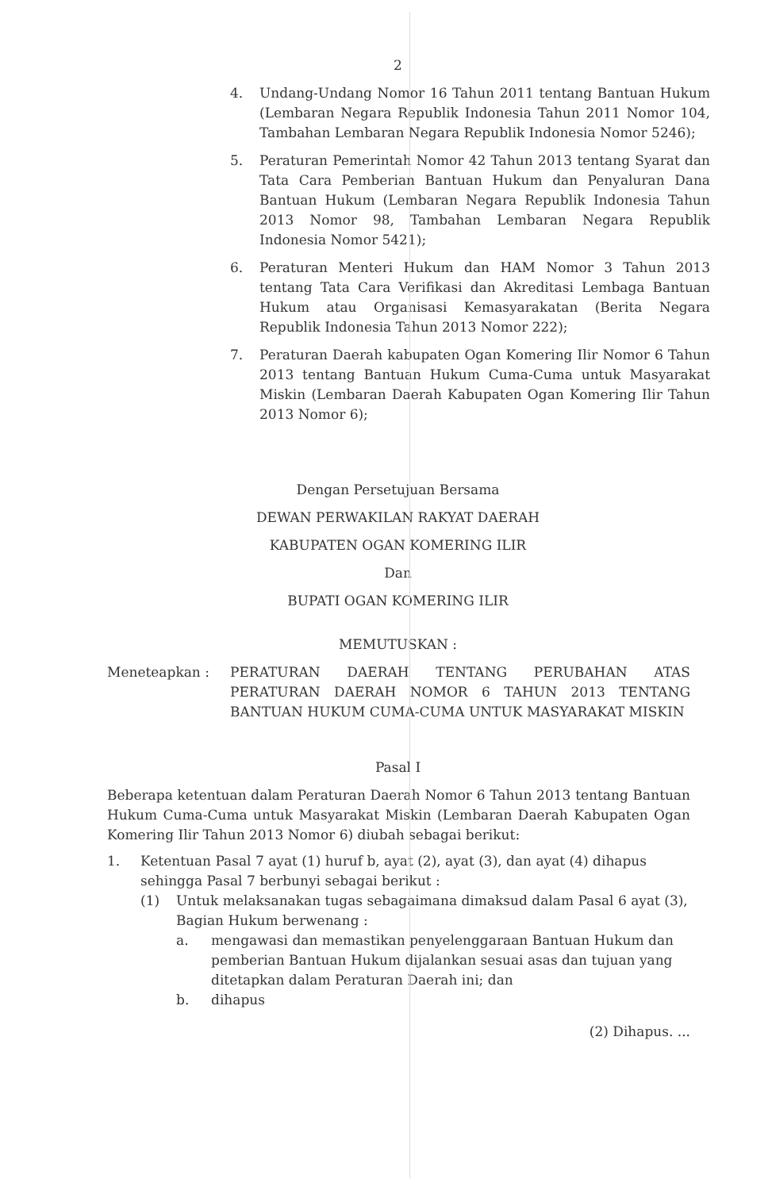2
4. Undang-Undang Nomor 16 Tahun 2011 tentang Bantuan Hukum (Lembaran Negara Republik Indonesia Tahun 2011 Nomor 104, Tambahan Lembaran Negara Republik Indonesia Nomor 5246);
5. Peraturan Pemerintah Nomor 42 Tahun 2013 tentang Syarat dan Tata Cara Pemberian Bantuan Hukum dan Penyaluran Dana Bantuan Hukum (Lembaran Negara Republik Indonesia Tahun 2013 Nomor 98, Tambahan Lembaran Negara Republik Indonesia Nomor 5421);
6. Peraturan Menteri Hukum dan HAM Nomor 3 Tahun 2013 tentang Tata Cara Verifikasi dan Akreditasi Lembaga Bantuan Hukum atau Organisasi Kemasyarakatan (Berita Negara Republik Indonesia Tahun 2013 Nomor 222);
7. Peraturan Daerah kabupaten Ogan Komering Ilir Nomor 6 Tahun 2013 tentang Bantuan Hukum Cuma-Cuma untuk Masyarakat Miskin (Lembaran Daerah Kabupaten Ogan Komering Ilir Tahun 2013 Nomor 6);
Dengan Persetujuan Bersama
DEWAN PERWAKILAN RAKYAT DAERAH
KABUPATEN OGAN KOMERING ILIR
Dan
BUPATI OGAN KOMERING ILIR
MEMUTUSKAN :
Meneteapkan : PERATURAN DAERAH TENTANG PERUBAHAN ATAS PERATURAN DAERAH NOMOR 6 TAHUN 2013 TENTANG BANTUAN HUKUM CUMA-CUMA UNTUK MASYARAKAT MISKIN
Pasal I
Beberapa ketentuan dalam Peraturan Daerah Nomor 6 Tahun 2013 tentang Bantuan Hukum Cuma-Cuma untuk Masyarakat Miskin (Lembaran Daerah Kabupaten Ogan Komering Ilir Tahun 2013 Nomor 6) diubah sebagai berikut:
1. Ketentuan Pasal 7 ayat (1) huruf b, ayat (2), ayat (3), dan ayat (4) dihapus sehingga Pasal 7 berbunyi sebagai berikut :
(1) Untuk melaksanakan tugas sebagaimana dimaksud dalam Pasal 6 ayat (3), Bagian Hukum berwenang :
a. mengawasi dan memastikan penyelenggaraan Bantuan Hukum dan pemberian Bantuan Hukum dijalankan sesuai asas dan tujuan yang ditetapkan dalam Peraturan Daerah ini; dan
b. dihapus
(2) Dihapus. ...